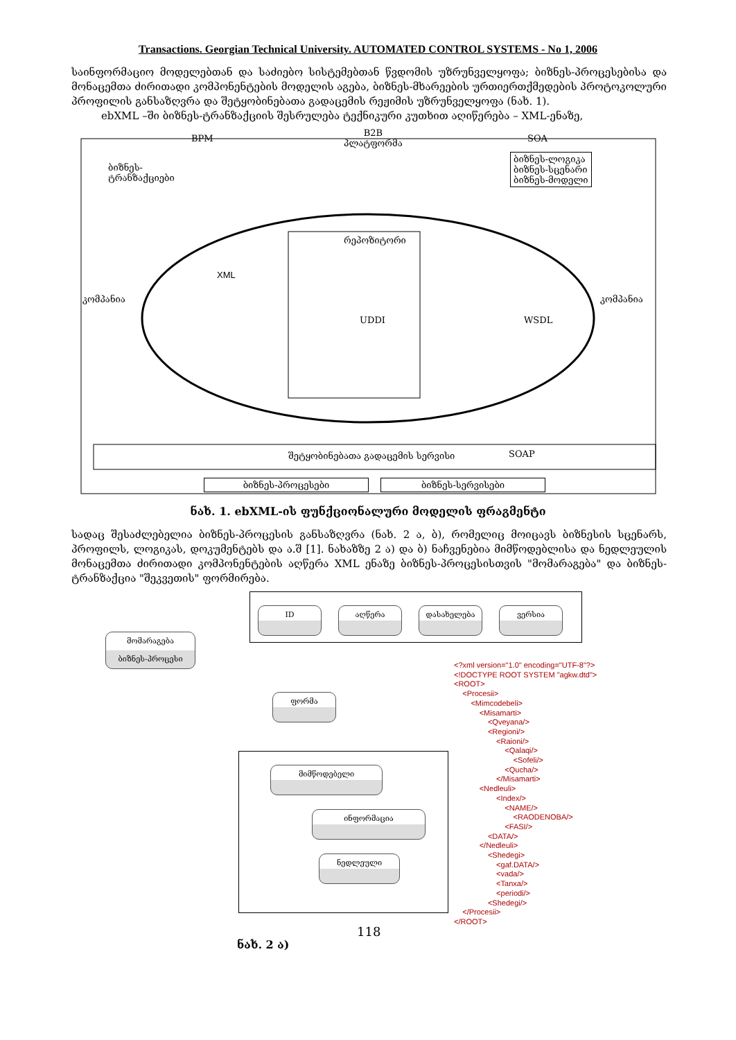Transactions. Georgian Technical University. AUTOMATED CONTROL SYSTEMS - No 1, 2006
საინფორმაციო მოდელებთან და საძიებო სისტემებთან წვდომის უზრუნველყოფა; ბიზნეს-პროცესებისა და მონაცემთა ძირითადი კომპონენტების მოდელის აგება, ბიზნეს-მხარეების ურთიერთქმედების პროტოკოლური პროფილის განსაზღვრა და შეტყობინებათა გადაცემის რეჟიმის უზრუნველყოფა (ნახ. 1).
ebXML –ში ბიზნეს-ტრანზაქციის შესრულება ტექნიკური კუთხით აღიწერება – XML-ენაზე,
BPM
B2B
პლატფორმა
SOA
ბიზნეს-
ტრანზაქციები
ბიზნეს-ლოგიკა
ბიზნეს-სცენარი
ბიზნეს-მოდელი
რეპოზიტორი
XML
კომპანია კომპანია
UDDI WSDL
შეტყობინებათა გადაცემის სერვისი
SOAP
ბიზნეს-პროცესები ბიზნეს-სერვისები
ნახ. 1. ebXML-ის ფუნქციონალური მოდელის ფრაგმენტი
სადაც შესაძლებელია ბიზნეს-პროცესის განსაზღვრა (ნახ. 2 ა, ბ), რომელიც მოიცავს ბიზნესის სცენარს, პროფილს, ლოგიკას, დოკუმენტებს და ა.შ [1]. ნახაზზე 2 ა) და ბ) ნაჩვენებია მიმწოდებლისა და ნედლეულის მონაცემთა ძირითადი კომპონენტების აღწერა XML ენაზე ბიზნეს-პროცესისთვის "მომარაგება" და ბიზნეს-ტრანზაქცია "შეკვეთის" ფორმირება.
ID აღწერა დასახელება ვერსია
მომარაგება
ბიზნეს-პროცესი
ფორმა
მიმწოდებელი
ინფორმაცია
ნედლეული
<?xml version="1.0" encoding="UTF-8"?>
<!DOCTYPE ROOT SYSTEM "agkw.dtd">
<ROOT>
<Procesii>
<Mimcodebeli>
<Misamarti>
<Qveyana/>
<Regioni/>
<Raioni/>
<Qalaqi/>
<Sofeli/>
<Qucha/>
</Misamarti>
<Nedleuli>
<Index/>
<NAME/>
<RAODENOBA/>
<FASI/>
<DATA/>
</Nedleuli>
<Shedegi>
<gaf.DATA/>
<vada/>
<Tanxa/>
<periodi/>
<Shedegi/>
</Procesii>
</ROOT>
118
ნახ. 2 ა)